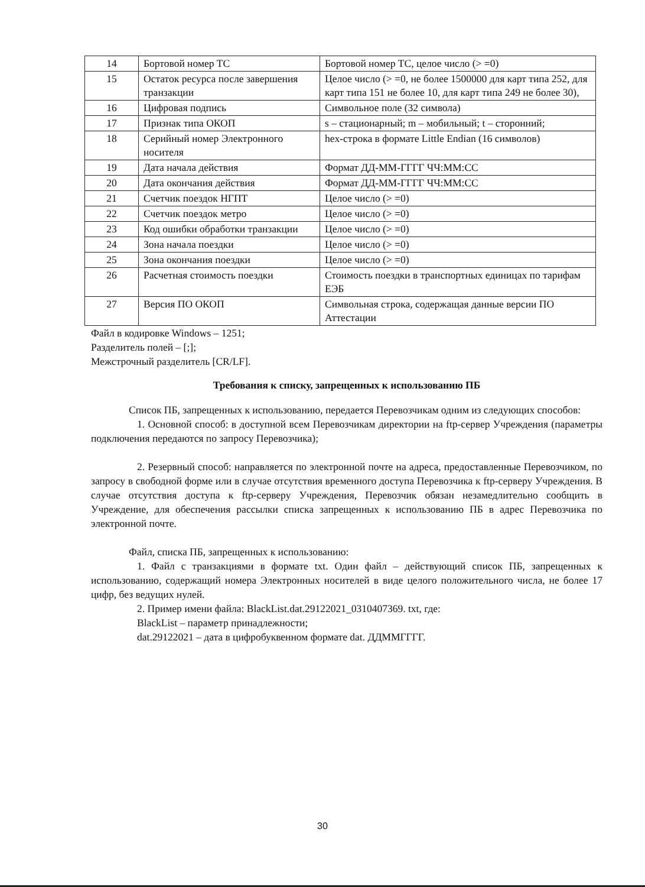| 14 | Бортовой номер ТС | Бортовой номер ТС, целое число (> =0) |
| 15 | Остаток ресурса после завершения транзакции | Целое число (> =0, не более 1500000 для карт типа 252, для карт типа 151 не более 10, для карт типа 249 не более 30), |
| 16 | Цифровая подпись | Символьное поле (32 символа) |
| 17 | Признак типа ОКОП | s – стационарный; m – мобильный; t – сторонний; |
| 18 | Серийный номер Электронного носителя | hex-строка в формате Little Endian (16 символов) |
| 19 | Дата начала действия | Формат ДД-ММ-ГГГГ ЧЧ:ММ:СС |
| 20 | Дата окончания действия | Формат ДД-ММ-ГГГГ ЧЧ:ММ:СС |
| 21 | Счетчик поездок НГПТ | Целое число (> =0) |
| 22 | Счетчик поездок метро | Целое число (> =0) |
| 23 | Код ошибки обработки транзакции | Целое число (> =0) |
| 24 | Зона начала поездки | Целое число (> =0) |
| 25 | Зона окончания поездки | Целое число (> =0) |
| 26 | Расчетная стоимость поездки | Стоимость поездки в транспортных единицах по тарифам ЕЭБ |
| 27 | Версия ПО ОКОП | Символьная строка, содержащая данные версии ПО Аттестации |
Файл в кодировке Windows – 1251;
Разделитель полей – [;];
Межстрочный разделитель [CR/LF].
Требования к списку, запрещенных к использованию ПБ
Список ПБ, запрещенных к использованию, передается Перевозчикам одним из следующих способов:
1. Основной способ: в доступной всем Перевозчикам директории на ftp-сервер Учреждения (параметры подключения передаются по запросу Перевозчика);
2. Резервный способ: направляется по электронной почте на адреса, предоставленные Перевозчиком, по запросу в свободной форме или в случае отсутствия временного доступа Перевозчика к ftp-серверу Учреждения. В случае отсутствия доступа к ftp-серверу Учреждения, Перевозчик обязан незамедлительно сообщить в Учреждение, для обеспечения рассылки списка запрещенных к использованию ПБ в адрес Перевозчика по электронной почте.
Файл, списка ПБ, запрещенных к использованию:
1. Файл с транзакциями в формате txt. Один файл – действующий список ПБ, запрещенных к использованию, содержащий номера Электронных носителей в виде целого положительного числа, не более 17 цифр, без ведущих нулей.
2. Пример имени файла: BlackList.dat.29122021_0310407369. txt, где:
BlackList – параметр принадлежности;
dat.29122021 – дата в цифробуквенном формате dat. ДДММГГГГ.
30